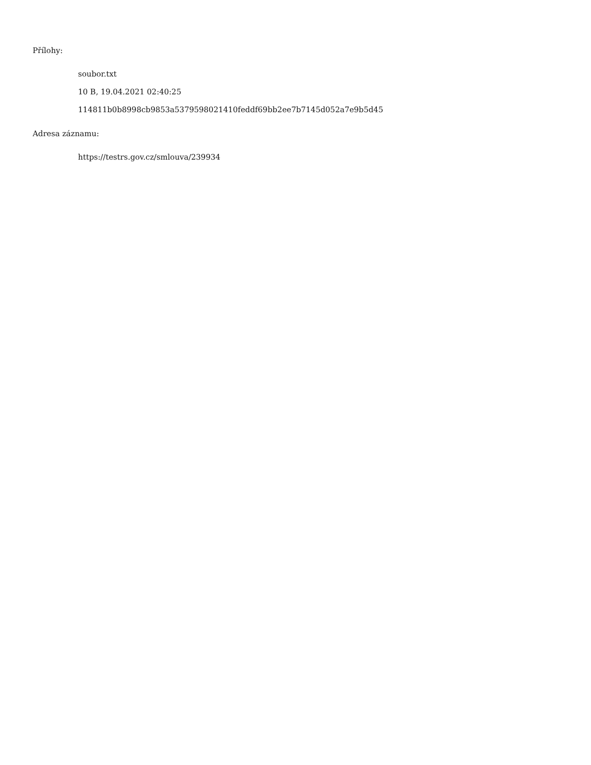Přílohy:
soubor.txt
10 B, 19.04.2021 02:40:25
114811b0b8998cb9853a5379598021410feddf69bb2ee7b7145d052a7e9b5d45
Adresa záznamu:
https://testrs.gov.cz/smlouva/239934